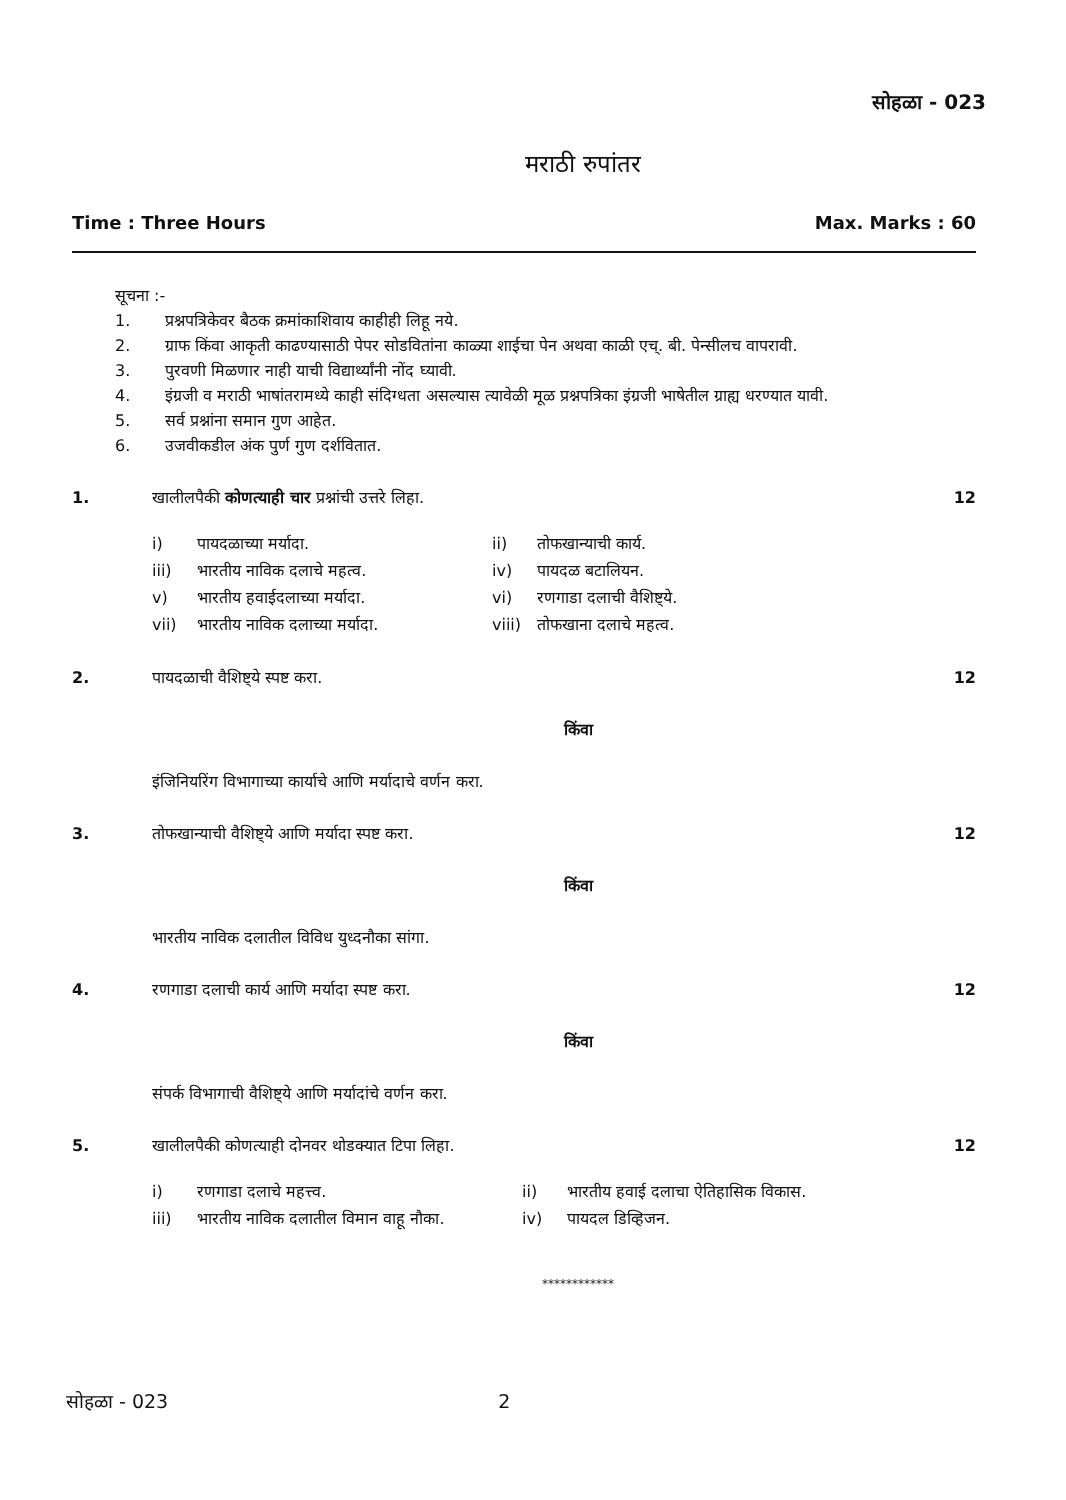सोहळा - 023
मराठी रुपांतर
Time : Three Hours Max. Marks : 60
सूचना :-
1. प्रश्नपत्रिकेवर बैठक क्रमांकाशिवाय काहीही लिहू नये.
2. ग्राफ किंवा आकृती काढण्यासाठी पेपर सोडवितांना काळ्या शाईचा पेन अथवा काळी एच्. बी. पेन्सीलच वापरावी.
3. पुरवणी मिळणार नाही याची विद्यार्थ्यांनी नोंद घ्यावी.
4. इंग्रजी व मराठी भाषांतरामध्ये काही संदिग्धता असल्यास त्यावेळी मूळ प्रश्नपत्रिका इंग्रजी भाषेतील ग्राह्य धरण्यात यावी.
5. सर्व प्रश्नांना समान गुण आहेत.
6. उजवीकडील अंक पुर्ण गुण दर्शवितात.
1. खालीलपैकी कोणत्याही चार प्रश्नांची उत्तरे लिहा.
12
i) पायदळाच्या मर्यादा.
ii) तोफखान्याची कार्य.
iii) भारतीय नाविक दलाचे महत्व.
iv) पायदळ बटालियन.
v) भारतीय हवाईदलाच्या मर्यादा.
vi) रणगाडा दलाची वैशिष्ट्ये.
vii) भारतीय नाविक दलाच्या मर्यादा.
viii) तोफखाना दलाचे महत्व.
2. पायदळाची वैशिष्ट्ये स्पष्ट करा.
12
किंवा
इंजिनियरिंग विभागाच्या कार्याचे आणि मर्यादाचे वर्णन करा.
3. तोफखान्याची वैशिष्ट्ये आणि मर्यादा स्पष्ट करा.
12
किंवा
भारतीय नाविक दलातील विविध युध्दनौका सांगा.
4. रणगाडा दलाची कार्य आणि मर्यादा स्पष्ट करा.
12
किंवा
संपर्क विभागाची वैशिष्ट्ये आणि मर्यादांचे वर्णन करा.
5. खालीलपैकी कोणत्याही दोनवर थोडक्यात टिपा लिहा.
12
i) रणगाडा दलाचे महत्त्व.
ii) भारतीय हवाई दलाचा ऐतिहासिक विकास.
iii) भारतीय नाविक दलातील विमान वाहू नौका.
iv) पायदल डिव्हिजन.
************
सोहळा - 023 2